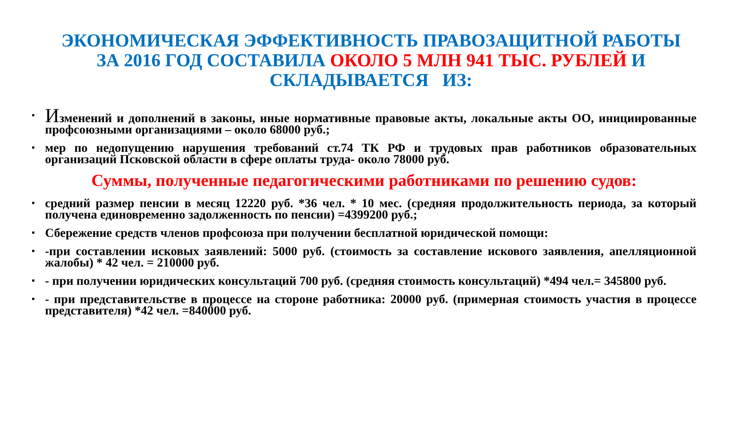ЭКОНОМИЧЕСКАЯ ЭФФЕКТИВНОСТЬ ПРАВОЗАЩИТНОЙ РАБОТЫ
ЗА 2016 ГОД СОСТАВИЛА ОКОЛО 5 МЛН 941 ТЫС. РУБЛЕЙ И
СКЛАДЫВАЕТСЯ ИЗ:
• Изменений и дополнений в законы, иные нормативные правовые акты, локальные акты ОО, инициированные профсоюзными организациями – около 68000 руб.;
▪ мер по недопущению нарушения требований ст.74 ТК РФ и трудовых прав работников образовательных организаций Псковской области в сфере оплаты труда- около 78000 руб.
Суммы, полученные педагогическими работниками по решению судов:
▪ средний размер пенсии в месяц 12220 руб. *36 чел. * 10 мес. (средняя продолжительность периода, за который получена единовременно задолженность по пенсии) =4399200 руб.;
▪ Сбережение средств членов профсоюза при получении бесплатной юридической помощи:
▪ -при составлении исковых заявлений: 5000 руб. (стоимость за составление искового заявления, апелляционной жалобы) * 42 чел. = 210000 руб.
▪ - при получении юридических консультаций 700 руб. (средняя стоимость консультаций) *494 чел.= 345800 руб.
▪ - при представительстве в процессе на стороне работника: 20000 руб. (примерная стоимость участия в процессе представителя) *42 чел. =840000 руб.